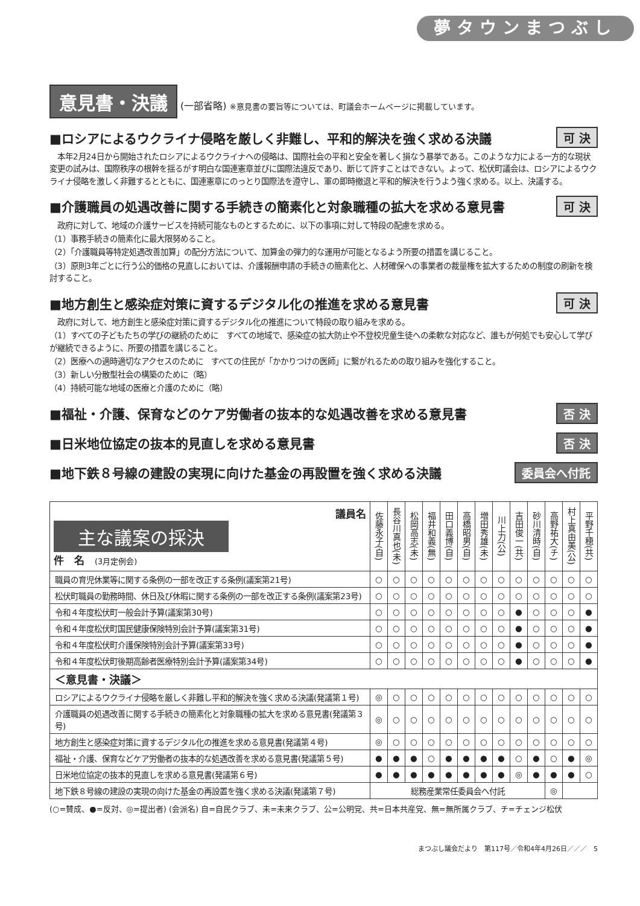夢タウンまつぶし
意見書・決議 (一部省略) ※意見書の要旨等については、町議会ホームページに掲載しています。
■ロシアによるウクライナ侵略を厳しく非難し、平和的解決を強く求める決議 可 決
　本年2月24日から開始されたロシアによるウクライナへの侵略は、国際社会の平和と安全を著しく損なう暴挙である。このような力による一方的な現状変更の試みは、国際秩序の根幹を揺るがす明白な国連憲章並びに国際法違反であり、断じて許すことはできない。よって、松伏町議会は、ロシアによるウクライナ侵略を激しく非難するとともに、国連憲章にのっとり国際法を遵守し、軍の即時撤退と平和的解決を行うよう強く求める。以上、決議する。
■介護職員の処遇改善に関する手続きの簡素化と対象職種の拡大を求める意見書 可 決
　政府に対して、地域の介護サービスを持続可能なものとするために、以下の事項に対して特段の配慮を求める。
（1）事務手続きの簡素化に最大限努めること。
（2）「介護職員等特定処遇改善加算」の配分方法について、加算金の弾力的な運用が可能となるよう所要の措置を講じること。
（3）原則3年ごとに行う公的価格の見直しにおいては、介護報酬申請の手続きの簡素化と、人材確保への事業者の裁量権を拡大するための制度の刷新を検討すること。
■地方創生と感染症対策に資するデジタル化の推進を求める意見書 可 決
　政府に対して、地方創生と感染症対策に資するデジタル化の推進について特段の取り組みを求める。
（1）すべての子どもたちの学びの継続のために　すべての地域で、感染症の拡大防止や不登校児童生徒への柔軟な対応など、誰もが何処でも安心して学びが継続できるように、所要の措置を講じること。
（2）医療への適時適切なアクセスのために　すべての住民が「かかりつけの医師」に繋がれるための取り組みを強化すること。
（3）新しい分散型社会の構築のために（略）
（4）持続可能な地域の医療と介護のために（略）
■福祉・介護、保育などのケア労働者の抜本的な処遇改善を求める意見書 否 決
■日米地位協定の抜本的見直しを求める意見書 否 決
■地下鉄８号線の建設の実現に向けた基金の再設置を強く求める決議 委員会へ付託
| 議員名 主な議案の採決 件 名 (3月定例会) | 佐藤永子(自) | 長谷川真也(未) | 松岡高志(未) | 福井和義(無) | 田口義博(自) | 高橋昭男(自) | 増田秀雄(未) | 川上力(公) | 吉田俊一(共) | 砂川清時(自) | 高野祐大(チ) | 村上真由美(公) | 平野千穂(共) |
| --- | --- | --- | --- | --- | --- | --- | --- | --- | --- | --- | --- | --- | --- |
| 職員の育児休業等に関する条例の一部を改正する条例(議案第21号) | ○ | ○ | ○ | ○ | ○ | ○ | ○ | ○ | ○ | ○ | ○ | ○ | ○ |
| 松伏町職員の勤務時間、休日及び休暇に関する条例の一部を改正する条例(議案第23号) | ○ | ○ | ○ | ○ | ○ | ○ | ○ | ○ | ○ | ○ | ○ | ○ | ○ |
| 令和４年度松伏町一般会計予算(議案第30号) | ○ | ○ | ○ | ○ | ○ | ○ | ○ | ○ | ● | ○ | ○ | ○ | ● |
| 令和４年度松伏町国民健康保険特別会計予算(議案第31号) | ○ | ○ | ○ | ○ | ○ | ○ | ○ | ○ | ● | ○ | ○ | ○ | ● |
| 令和４年度松伏町介護保険特別会計予算(議案第33号) | ○ | ○ | ○ | ○ | ○ | ○ | ○ | ○ | ● | ○ | ○ | ○ | ● |
| 令和４年度松伏町後期高齢者医療特別会計予算(議案第34号) | ○ | ○ | ○ | ○ | ○ | ○ | ○ | ○ | ● | ○ | ○ | ○ | ● |
| ＜意見書・決議＞ | | | | | | | | | | | | | |
| ロシアによるウクライナ侵略を厳しく非難し平和的解決を強く求める決議(発議第１号) | ◎ | ○ | ○ | ○ | ○ | ○ | ○ | ○ | ○ | ○ | ○ | ○ | ○ |
| 介護職員の処遇改善に関する手続きの簡素化と対象職種の拡大を求める意見書(発議第３号) | ◎ | ○ | ○ | ○ | ○ | ○ | ○ | ○ | ○ | ○ | ○ | ○ | ○ |
| 地方創生と感染症対策に資するデジタル化の推進を求める意見書(発議第４号) | ◎ | ○ | ○ | ○ | ○ | ○ | ○ | ○ | ○ | ○ | ○ | ○ | ○ |
| 福祉・介護、保育などケア労働者の抜本的な処遇改善を求める意見書(発議第５号) | ● | ● | ● | ○ | ● | ● | ● | ● | ○ | ● | ○ | ● | ◎ |
| 日米地位協定の抜本的見直しを求める意見書(発議第６号) | ● | ● | ● | ● | ● | ● | ● | ● | ◎ | ● | ● | ● | ○ |
| 地下鉄８号線の建設の実現の向けた基金の再設置を強く求める決議(発議第７号) | 総務産業常任委員会へ付託 | | | | | | | | | | ◎ | | |
(○=賛成、●=反対、◎=提出者) (会派名) 自=自民クラブ、未=未来クラブ、公=公明党、共=日本共産党、無=無所属クラブ、チ=チェンジ松伏
まつぶし議会だより　第117号／令和4年4月26日／／／　5